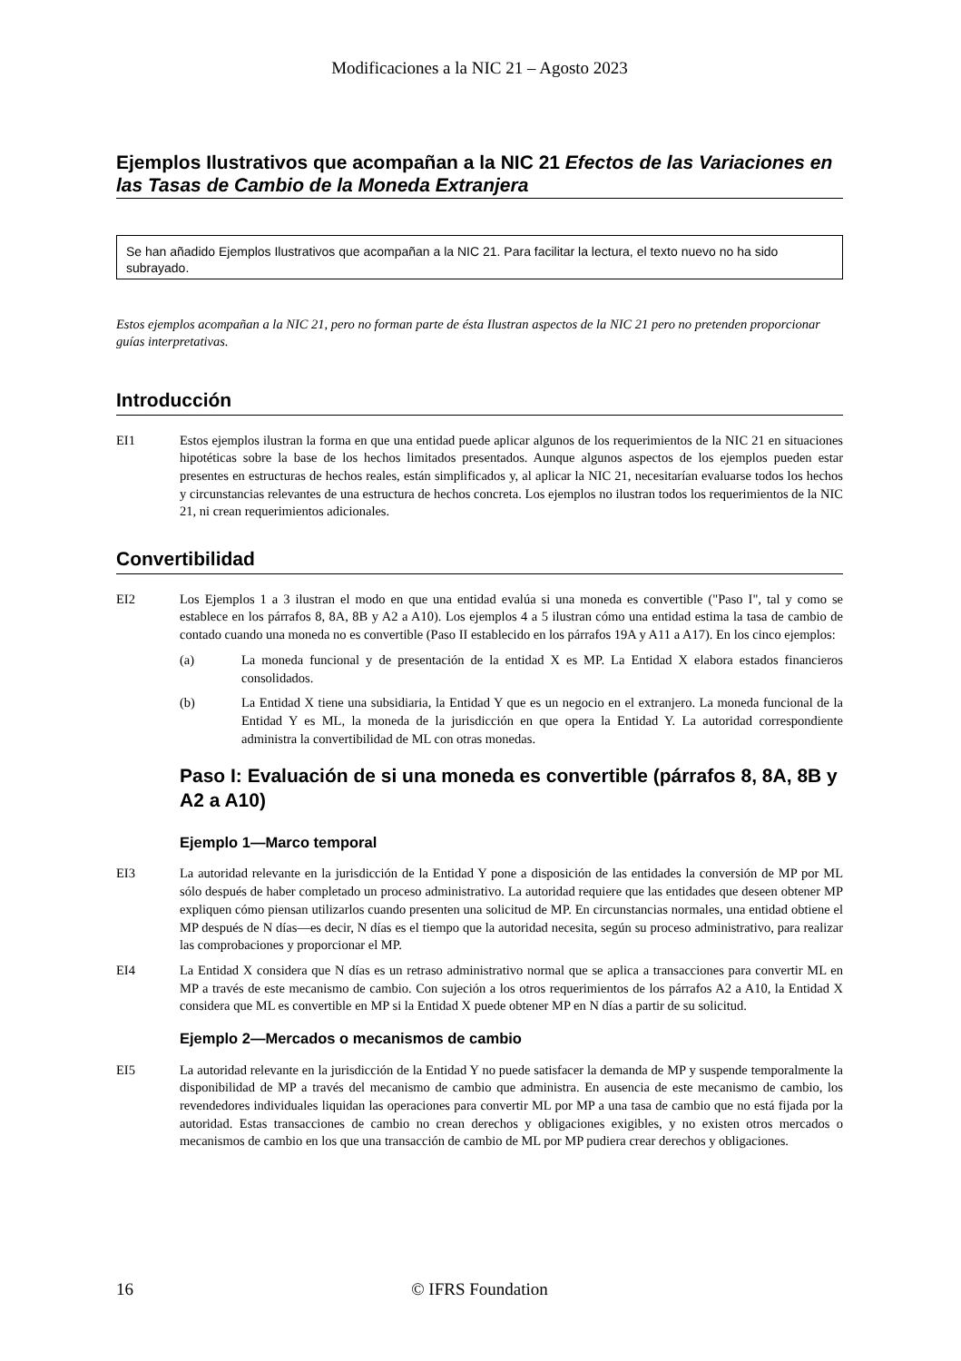Modificaciones a la NIC 21 – Agosto 2023
Ejemplos Ilustrativos que acompañan a la NIC 21 Efectos de las Variaciones en las Tasas de Cambio de la Moneda Extranjera
Se han añadido Ejemplos Ilustrativos que acompañan a la NIC 21. Para facilitar la lectura, el texto nuevo no ha sido subrayado.
Estos ejemplos acompañan a la NIC 21, pero no forman parte de ésta Ilustran aspectos de la NIC 21 pero no pretenden proporcionar guías interpretativas.
Introducción
EI1 Estos ejemplos ilustran la forma en que una entidad puede aplicar algunos de los requerimientos de la NIC 21 en situaciones hipotéticas sobre la base de los hechos limitados presentados. Aunque algunos aspectos de los ejemplos pueden estar presentes en estructuras de hechos reales, están simplificados y, al aplicar la NIC 21, necesitarían evaluarse todos los hechos y circunstancias relevantes de una estructura de hechos concreta. Los ejemplos no ilustran todos los requerimientos de la NIC 21, ni crean requerimientos adicionales.
Convertibilidad
EI2 Los Ejemplos 1 a 3 ilustran el modo en que una entidad evalúa si una moneda es convertible ("Paso I", tal y como se establece en los párrafos 8, 8A, 8B y A2 a A10). Los ejemplos 4 a 5 ilustran cómo una entidad estima la tasa de cambio de contado cuando una moneda no es convertible (Paso II establecido en los párrafos 19A y A11 a A17). En los cinco ejemplos:
(a) La moneda funcional y de presentación de la entidad X es MP. La Entidad X elabora estados financieros consolidados.
(b) La Entidad X tiene una subsidiaria, la Entidad Y que es un negocio en el extranjero. La moneda funcional de la Entidad Y es ML, la moneda de la jurisdicción en que opera la Entidad Y. La autoridad correspondiente administra la convertibilidad de ML con otras monedas.
Paso I: Evaluación de si una moneda es convertible (párrafos 8, 8A, 8B y A2 a A10)
Ejemplo 1—Marco temporal
EI3 La autoridad relevante en la jurisdicción de la Entidad Y pone a disposición de las entidades la conversión de MP por ML sólo después de haber completado un proceso administrativo. La autoridad requiere que las entidades que deseen obtener MP expliquen cómo piensan utilizarlos cuando presenten una solicitud de MP. En circunstancias normales, una entidad obtiene el MP después de N días—es decir, N días es el tiempo que la autoridad necesita, según su proceso administrativo, para realizar las comprobaciones y proporcionar el MP.
EI4 La Entidad X considera que N días es un retraso administrativo normal que se aplica a transacciones para convertir ML en MP a través de este mecanismo de cambio. Con sujeción a los otros requerimientos de los párrafos A2 a A10, la Entidad X considera que ML es convertible en MP si la Entidad X puede obtener MP en N días a partir de su solicitud.
Ejemplo 2—Mercados o mecanismos de cambio
EI5 La autoridad relevante en la jurisdicción de la Entidad Y no puede satisfacer la demanda de MP y suspende temporalmente la disponibilidad de MP a través del mecanismo de cambio que administra. En ausencia de este mecanismo de cambio, los revendedores individuales liquidan las operaciones para convertir ML por MP a una tasa de cambio que no está fijada por la autoridad. Estas transacciones de cambio no crean derechos y obligaciones exigibles, y no existen otros mercados o mecanismos de cambio en los que una transacción de cambio de ML por MP pudiera crear derechos y obligaciones.
16 © IFRS Foundation